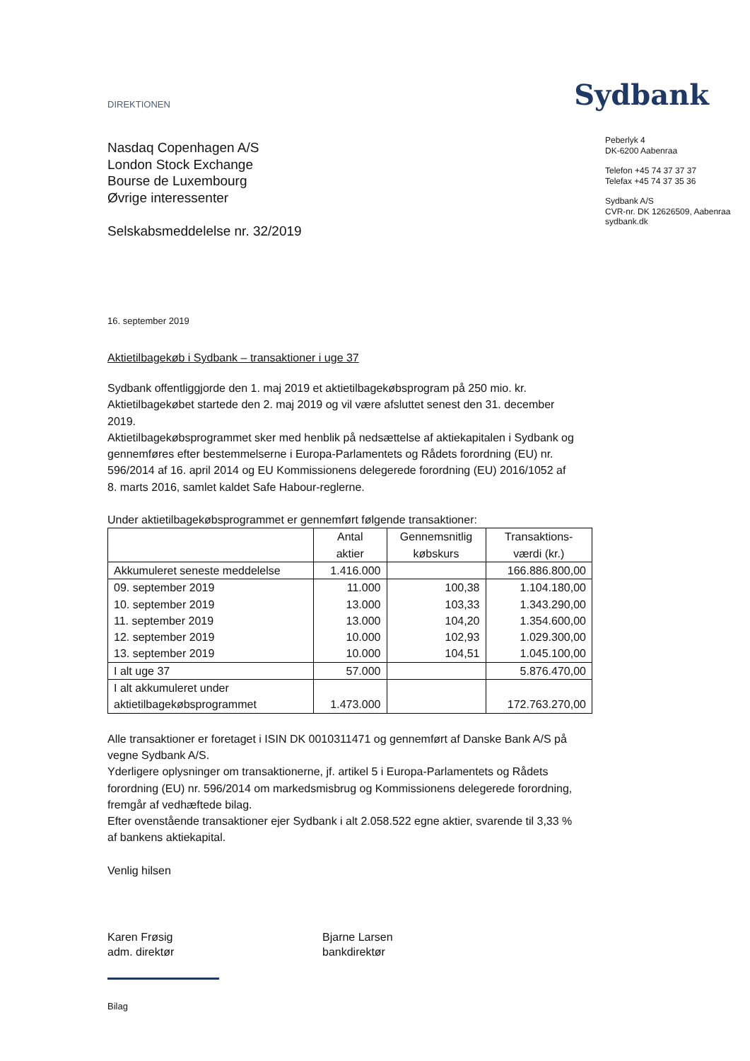DIREKTIONEN
Sydbank
Nasdaq Copenhagen A/S
London Stock Exchange
Bourse de Luxembourg
Øvrige interessenter
Selskabsmeddelelse nr. 32/2019
Peberlyk 4
DK-6200 Aabenraa
Telefon +45 74 37 37 37
Telefax +45 74 37 35 36
Sydbank A/S
CVR-nr. DK 12626509, Aabenraa
sydbank.dk
16. september 2019
Aktietilbagekøb i Sydbank – transaktioner i uge 37
Sydbank offentliggjorde den 1. maj 2019 et aktietilbagekøbsprogram på 250 mio. kr. Aktietilbagekøbet startede den 2. maj 2019 og vil være afsluttet senest den 31. december 2019.
Aktietilbagekøbsprogrammet sker med henblik på nedsættelse af aktiekapitalen i Sydbank og gennemføres efter bestemmelserne i Europa-Parlamentets og Rådets forordning (EU) nr. 596/2014 af 16. april 2014 og EU Kommissionens delegerede forordning (EU) 2016/1052 af 8. marts 2016, samlet kaldet Safe Habour-reglerne.
Under aktietilbagekøbsprogrammet er gennemført følgende transaktioner:
| | Antal aktier | Gennemsnitlig købskurs | Transaktions- værdi (kr.) |
| --- | --- | --- | --- |
| Akkumuleret seneste meddelelse | 1.416.000 | | 166.886.800,00 |
| 09. september 2019 | 11.000 | 100,38 | 1.104.180,00 |
| 10. september 2019 | 13.000 | 103,33 | 1.343.290,00 |
| 11. september 2019 | 13.000 | 104,20 | 1.354.600,00 |
| 12. september 2019 | 10.000 | 102,93 | 1.029.300,00 |
| 13. september 2019 | 10.000 | 104,51 | 1.045.100,00 |
| I alt uge 37 | 57.000 | | 5.876.470,00 |
| I alt akkumuleret under aktietilbagekøbsprogrammet | 1.473.000 | | 172.763.270,00 |
Alle transaktioner er foretaget i ISIN DK 0010311471 og gennemført af Danske Bank A/S på vegne Sydbank A/S.
Yderligere oplysninger om transaktionerne, jf. artikel 5 i Europa-Parlamentets og Rådets forordning (EU) nr. 596/2014 om markedsmisbrug og Kommissionens delegerede forordning, fremgår af vedhæftede bilag.
Efter ovenstående transaktioner ejer Sydbank i alt 2.058.522 egne aktier, svarende til 3,33 % af bankens aktiekapital.
Venlig hilsen
Karen Frøsig
adm. direktør
Bjarne Larsen
bankdirektør
Bilag